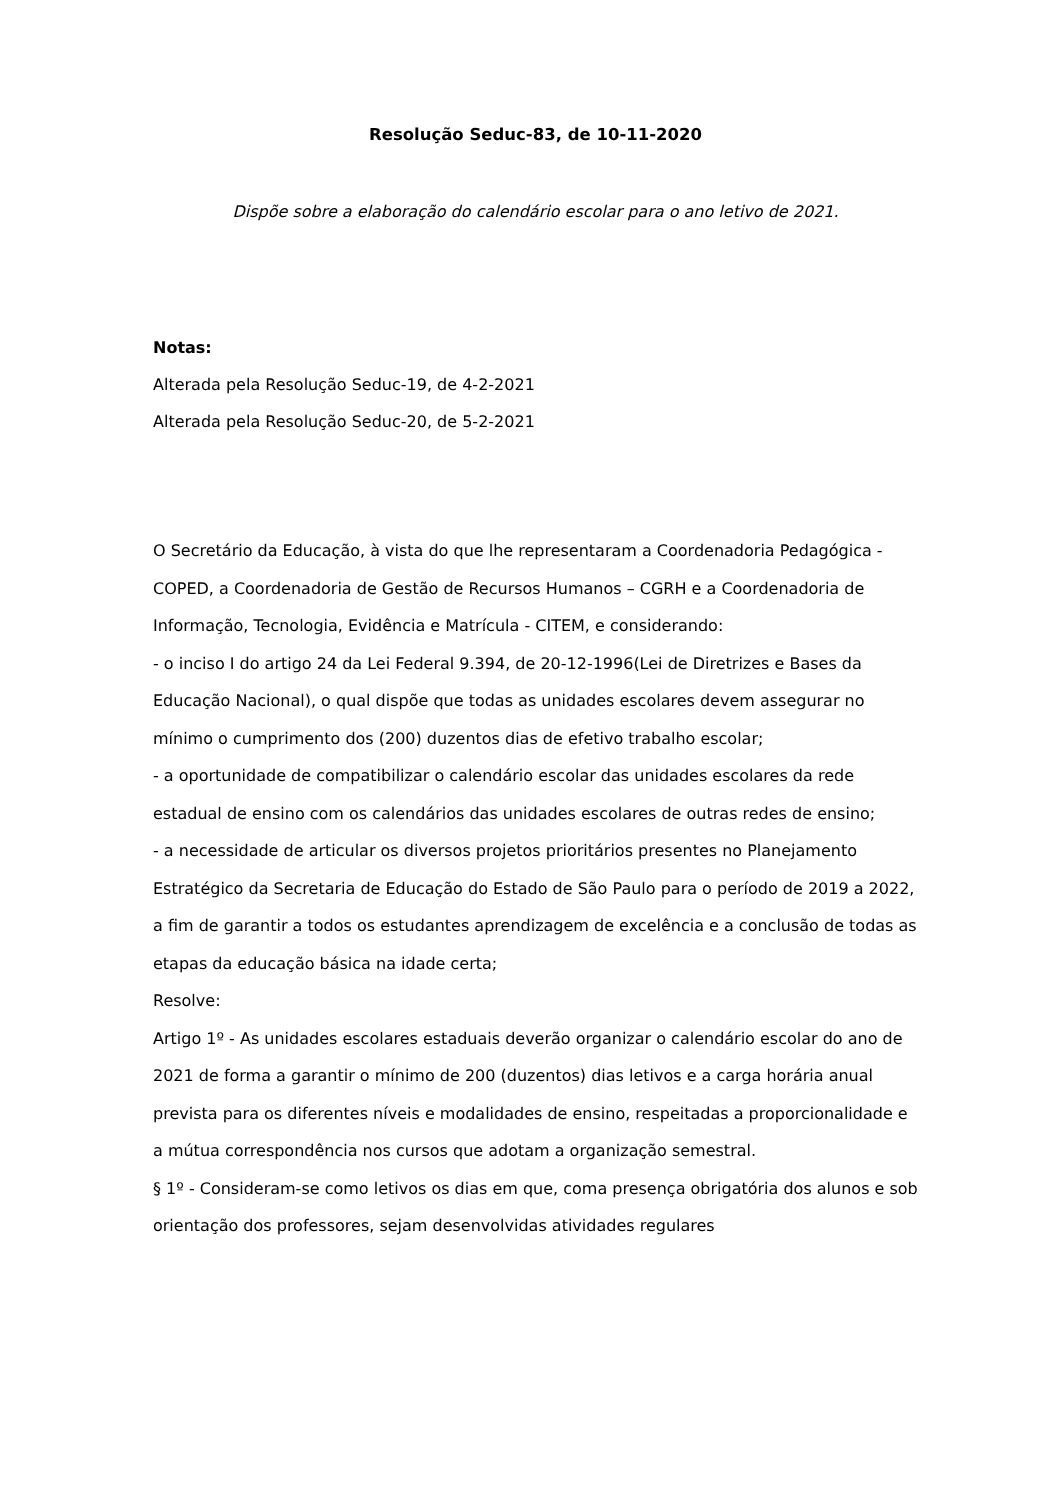Resolução Seduc-83, de 10-11-2020
Dispõe sobre a elaboração do calendário escolar para o ano letivo de 2021.
Notas:
Alterada pela Resolução Seduc-19, de 4-2-2021
Alterada pela Resolução Seduc-20, de 5-2-2021
O Secretário da Educação, à vista do que lhe representaram a Coordenadoria Pedagógica - COPED, a Coordenadoria de Gestão de Recursos Humanos – CGRH e a Coordenadoria de Informação, Tecnologia, Evidência e Matrícula - CITEM, e considerando:
- o inciso I do artigo 24 da Lei Federal 9.394, de 20-12-1996(Lei de Diretrizes e Bases da Educação Nacional), o qual dispõe que todas as unidades escolares devem assegurar no mínimo o cumprimento dos (200) duzentos dias de efetivo trabalho escolar;
- a oportunidade de compatibilizar o calendário escolar das unidades escolares da rede estadual de ensino com os calendários das unidades escolares de outras redes de ensino;
- a necessidade de articular os diversos projetos prioritários presentes no Planejamento Estratégico da Secretaria de Educação do Estado de São Paulo para o período de 2019 a 2022, a fim de garantir a todos os estudantes aprendizagem de excelência e a conclusão de todas as etapas da educação básica na idade certa;
Resolve:
Artigo 1º - As unidades escolares estaduais deverão organizar o calendário escolar do ano de 2021 de forma a garantir o mínimo de 200 (duzentos) dias letivos e a carga horária anual prevista para os diferentes níveis e modalidades de ensino, respeitadas a proporcionalidade e a mútua correspondência nos cursos que adotam a organização semestral.
§ 1º - Consideram-se como letivos os dias em que, coma presença obrigatória dos alunos e sob orientação dos professores, sejam desenvolvidas atividades regulares